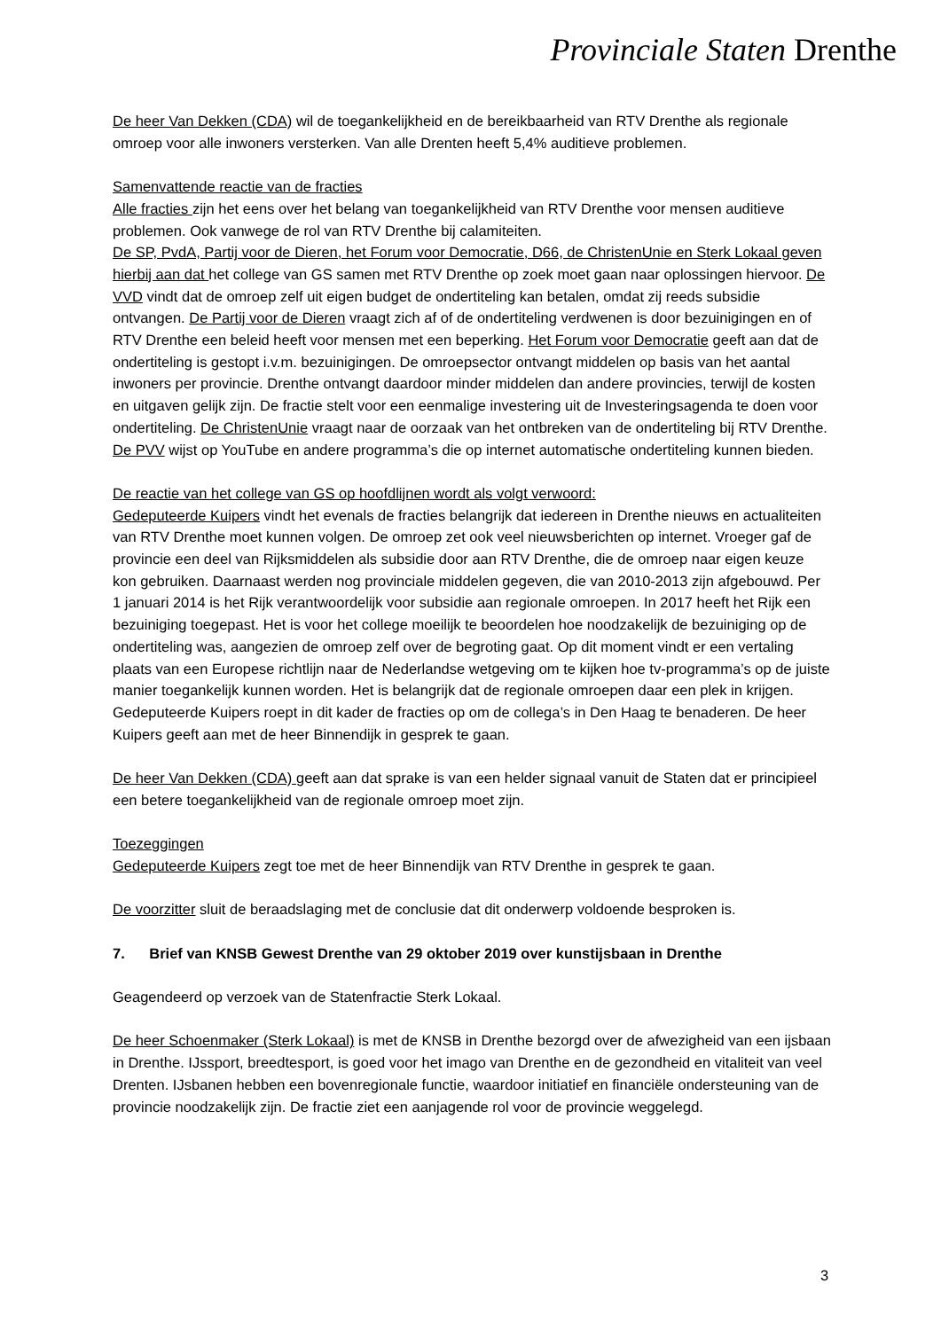Provinciale Staten Drenthe
De heer Van Dekken (CDA) wil de toegankelijkheid en de bereikbaarheid van RTV Drenthe als regionale omroep voor alle inwoners versterken. Van alle Drenten heeft 5,4% auditieve problemen.
Samenvattende reactie van de fracties
Alle fracties zijn het eens over het belang van toegankelijkheid van RTV Drenthe voor mensen auditieve problemen. Ook vanwege de rol van RTV Drenthe bij calamiteiten.
De SP, PvdA, Partij voor de Dieren, het Forum voor Democratie, D66, de ChristenUnie en Sterk Lokaal geven hierbij aan dat het college van GS samen met RTV Drenthe op zoek moet gaan naar oplossingen hiervoor. De VVD vindt dat de omroep zelf uit eigen budget de ondertiteling kan betalen, omdat zij reeds subsidie ontvangen. De Partij voor de Dieren vraagt zich af of de ondertiteling verdwenen is door bezuinigingen en of RTV Drenthe een beleid heeft voor mensen met een beperking. Het Forum voor Democratie geeft aan dat de ondertiteling is gestopt i.v.m. bezuinigingen. De omroepsector ontvangt middelen op basis van het aantal inwoners per provincie. Drenthe ontvangt daardoor minder middelen dan andere provincies, terwijl de kosten en uitgaven gelijk zijn. De fractie stelt voor een eenmalige investering uit de Investeringsagenda te doen voor ondertiteling. De ChristenUnie vraagt naar de oorzaak van het ontbreken van de ondertiteling bij RTV Drenthe. De PVV wijst op YouTube en andere programma’s die op internet automatische ondertiteling kunnen bieden.
De reactie van het college van GS op hoofdlijnen wordt als volgt verwoord:
Gedeputeerde Kuipers vindt het evenals de fracties belangrijk dat iedereen in Drenthe nieuws en actualiteiten van RTV Drenthe moet kunnen volgen. De omroep zet ook veel nieuwsberichten op internet. Vroeger gaf de provincie een deel van Rijksmiddelen als subsidie door aan RTV Drenthe, die de omroep naar eigen keuze kon gebruiken. Daarnaast werden nog provinciale middelen gegeven, die van 2010-2013 zijn afgebouwd. Per 1 januari 2014 is het Rijk verantwoordelijk voor subsidie aan regionale omroepen. In 2017 heeft het Rijk een bezuiniging toegepast. Het is voor het college moeilijk te beoordelen hoe noodzakelijk de bezuiniging op de ondertiteling was, aangezien de omroep zelf over de begroting gaat. Op dit moment vindt er een vertaling plaats van een Europese richtlijn naar de Nederlandse wetgeving om te kijken hoe tv-programma’s op de juiste manier toegankelijk kunnen worden. Het is belangrijk dat de regionale omroepen daar een plek in krijgen. Gedeputeerde Kuipers roept in dit kader de fracties op om de collega’s in Den Haag te benaderen. De heer Kuipers geeft aan met de heer Binnendijk in gesprek te gaan.
De heer Van Dekken (CDA) geeft aan dat sprake is van een helder signaal vanuit de Staten dat er principieel een betere toegankelijkheid van de regionale omroep moet zijn.
Toezeggingen
Gedeputeerde Kuipers zegt toe met de heer Binnendijk van RTV Drenthe in gesprek te gaan.
De voorzitter sluit de beraadslaging met de conclusie dat dit onderwerp voldoende besproken is.
7. Brief van KNSB Gewest Drenthe van 29 oktober 2019 over kunstijsbaan in Drenthe
Geagendeerd op verzoek van de Statenfractie Sterk Lokaal.
De heer Schoenmaker (Sterk Lokaal) is met de KNSB in Drenthe bezorgd over de afwezigheid van een ijsbaan in Drenthe. IJssport, breedtesport, is goed voor het imago van Drenthe en de gezondheid en vitaliteit van veel Drenten. IJsbanen hebben een bovenregionale functie, waardoor initiatief en financiële ondersteuning van de provincie noodzakelijk zijn. De fractie ziet een aanjagende rol voor de provincie weggelegd.
3